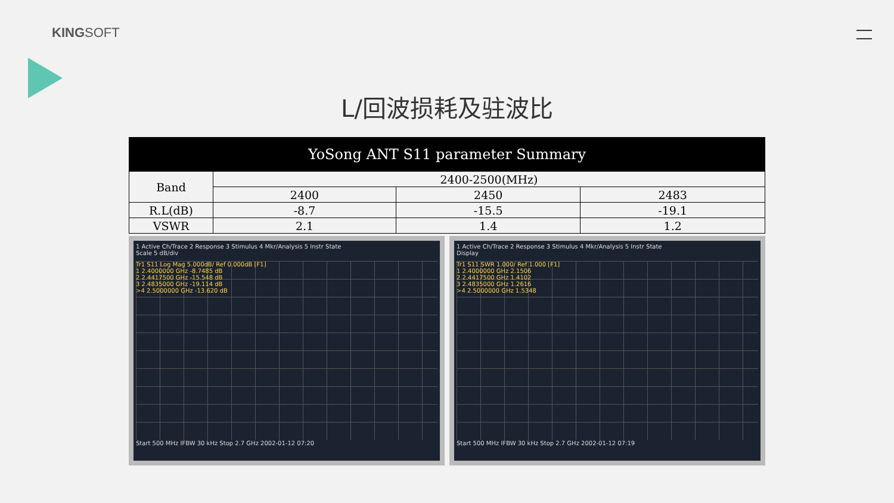KINGSOFT
L/回波损耗及驻波比
| YoSong ANT S11 parameter Summary | | | |
| --- | --- | --- | --- |
| Band | 2400-2500(MHz) | | |
| | 2400 | 2450 | 2483 |
| R.L(dB) | -8.7 | -15.5 | -19.1 |
| VSWR | 2.1 | 1.4 | 1.2 |
1 Active Ch/Trace 2 Response 3 Stimulus 4 Mkr/Analysis 5 Instr State
Scale 5 dB/div
Tr1 S11 Log Mag 5.000dB/ Ref 0.000dB [F1]
1 2.4000000 GHz -8.7485 dB
2 2.4417500 GHz -15.548 dB
3 2.4835000 GHz -19.114 dB
>4 2.5000000 GHz -13.620 dB
Start 500 MHz IFBW 30 kHz Stop 2.7 GHz 2002-01-12 07:20
1 Active Ch/Trace 2 Response 3 Stimulus 4 Mkr/Analysis 5 Instr State
Display
Tr1 S11 SWR 1.000/ Ref 1.000 [F1]
1 2.4000000 GHz 2.1506
2 2.4417500 GHz 1.4102
3 2.4835000 GHz 1.2616
>4 2.5000000 GHz 1.5348
Start 500 MHz IFBW 30 kHz Stop 2.7 GHz 2002-01-12 07:19